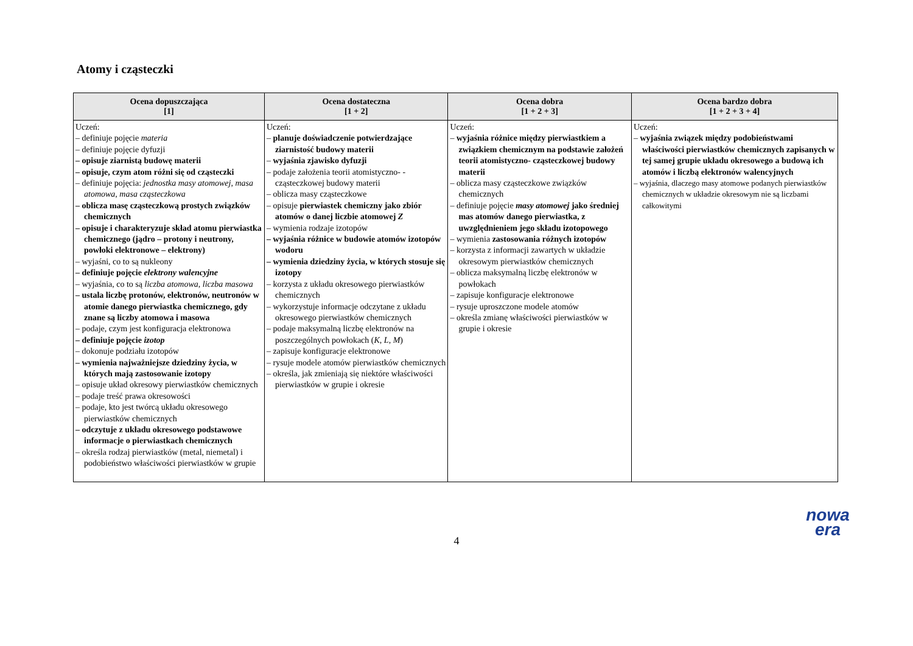Atomy i cząsteczki
| Ocena dopuszczająca [1] | Ocena dostateczna [1 + 2] | Ocena dobra [1 + 2 + 3] | Ocena bardzo dobra [1 + 2 + 3 + 4] |
| --- | --- | --- | --- |
| Uczeń: – definiuje pojęcie materia – definiuje pojęcie dyfuzji – opisuje ziarnistą budowę materii – opisuje, czym atom różni się od cząsteczki – definiuje pojęcia: jednostka masy atomowej , masa atomowa , masa cząsteczkowa – oblicza masę cząsteczkową prostych związków chemicznych – opisuje i charakteryzuje skład atomu pierwiastka chemicznego (jądro – protony i neutrony, powłoki elektronowe – elektrony) – wyjaśni, co to są nukleony – definiuje pojęcie elektrony walencyjne – wyjaśnia, co to są liczba atomowa , liczba masowa – ustala liczbę protonów, elektronów, neutronów w atomie danego pierwiastka chemicznego, gdy znane są liczby atomowa i masowa – podaje, czym jest konfiguracja elektronowa – definiuje pojęcie izotop – dokonuje podziału izotopów – wymienia najważniejsze dziedziny życia, w których mają zastosowanie izotopy – opisuje układ okresowy pierwiastków chemicznych – podaje treść prawa okresowości – podaje, kto jest twórcą układu okresowego pierwiastków chemicznych – odczytuje z układu okresowego podstawowe informacje o pierwiastkach chemicznych – określa rodzaj pierwiastków (metal, niemetal) i podobieństwo właściwości pierwiastków w grupie | Uczeń: – planuje doświadczenie potwierdzające ziarnistość budowy materii – wyjaśnia zjawisko dyfuzji – podaje założenia teorii atomistyczno- -cząsteczkowej budowy materii – oblicza masy cząsteczkowe – opisuje pierwiastek chemiczny jako zbiór atomów o danej liczbie atomowej Z – wymienia rodzaje izotopów – wyjaśnia różnice w budowie atomów izotopów wodoru – wymienia dziedziny życia, w których stosuje się izotopy – korzysta z układu okresowego pierwiastków chemicznych – wykorzystuje informacje odczytane z układu okresowego pierwiastków chemicznych – podaje maksymalną liczbę elektronów na poszczególnych powłokach ( K , L , M ) – zapisuje konfiguracje elektronowe – rysuje modele atomów pierwiastków chemicznych – określa, jak zmieniają się niektóre właściwości pierwiastków w grupie i okresie | Uczeń: – wyjaśnia różnice między pierwiastkiem a związkiem chemicznym na podstawie założeń teorii atomistyczno- cząsteczkowej budowy materii – oblicza masy cząsteczkowe związków chemicznych – definiuje pojęcie masy atomowej jako średniej mas atomów danego pierwiastka, z uwzględnieniem jego składu izotopowego – wymienia zastosowania różnych izotopów – korzysta z informacji zawartych w układzie okresowym pierwiastków chemicznych – oblicza maksymalną liczbę elektronów w powłokach – zapisuje konfiguracje elektronowe – rysuje uproszczone modele atomów – określa zmianę właściwości pierwiastków w grupie i okresie | Uczeń: – wyjaśnia związek między podobieństwami właściwości pierwiastków chemicznych zapisanych w tej samej grupie układu okresowego a budową ich atomów i liczbą elektronów walencyjnych – wyjaśnia, dlaczego masy atomowe podanych pierwiastków chemicznych w układzie okresowym nie są liczbami całkowitymi |
4
nowa
era